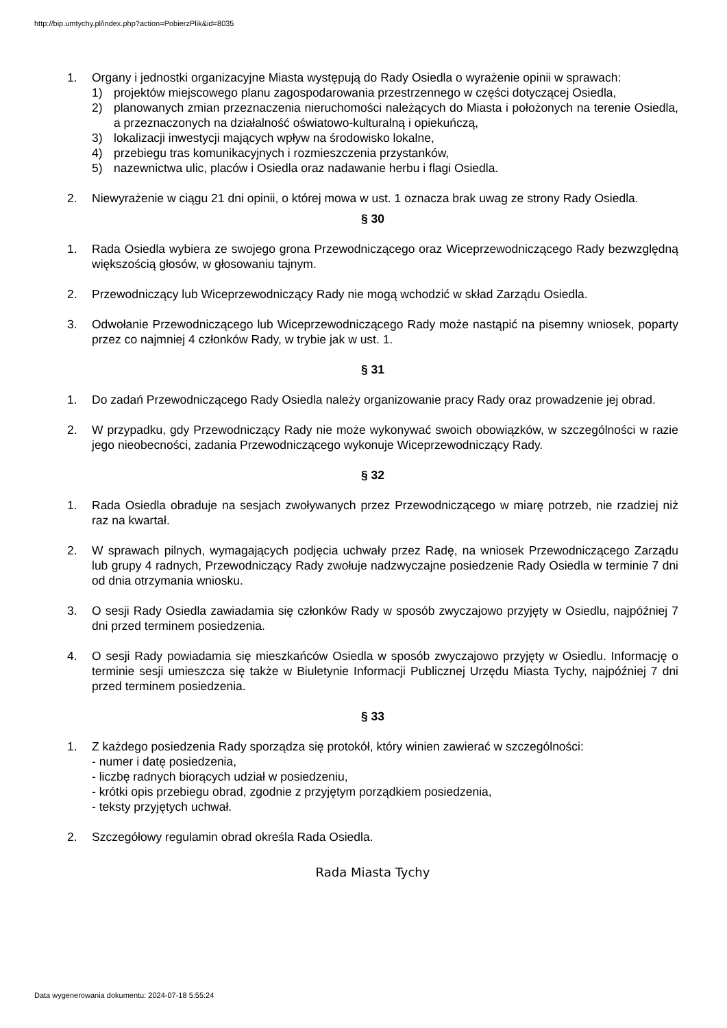http://bip.umtychy.pl/index.php?action=PobierzPlik&id=8035
1. Organy i jednostki organizacyjne Miasta występują do Rady Osiedla o wyrażenie opinii w sprawach:
1) projektów miejscowego planu zagospodarowania przestrzennego w części dotyczącej Osiedla,
2) planowanych zmian przeznaczenia nieruchomości należących do Miasta i położonych na terenie Osiedla, a przeznaczonych na działalność oświatowo-kulturalną i opiekuńczą,
3) lokalizacji inwestycji mających wpływ na środowisko lokalne,
4) przebiegu tras komunikacyjnych i rozmieszczenia przystanków,
5) nazewnictwa ulic, placów i Osiedla oraz nadawanie herbu i flagi Osiedla.
2. Niewyrażenie w ciągu 21 dni opinii, o której mowa w ust. 1 oznacza brak uwag ze strony Rady Osiedla.
§ 30
1. Rada Osiedla wybiera ze swojego grona Przewodniczącego oraz Wiceprzewodniczącego Rady bezwzględną większością głosów, w głosowaniu tajnym.
2. Przewodniczący lub Wiceprzewodniczący Rady nie mogą wchodzić w skład Zarządu Osiedla.
3. Odwołanie Przewodniczącego lub Wiceprzewodniczącego Rady może nastąpić na pisemny wniosek, poparty przez co najmniej 4 członków Rady, w trybie jak w ust. 1.
§ 31
1. Do zadań Przewodniczącego Rady Osiedla należy organizowanie pracy Rady oraz prowadzenie jej obrad.
2. W przypadku, gdy Przewodniczący Rady nie może wykonywać swoich obowiązków, w szczególności w razie jego nieobecności, zadania Przewodniczącego wykonuje Wiceprzewodniczący Rady.
§ 32
1. Rada Osiedla obraduje na sesjach zwoływanych przez Przewodniczącego w miarę potrzeb, nie rzadziej niż raz na kwartał.
2. W sprawach pilnych, wymagających podjęcia uchwały przez Radę, na wniosek Przewodniczącego Zarządu lub grupy 4 radnych, Przewodniczący Rady zwołuje nadzwyczajne posiedzenie Rady Osiedla w terminie 7 dni od dnia otrzymania wniosku.
3. O sesji Rady Osiedla zawiadamia się członków Rady w sposób zwyczajowo przyjęty w Osiedlu, najpóźniej 7 dni przed terminem posiedzenia.
4. O sesji Rady powiadamia się mieszkańców Osiedla w sposób zwyczajowo przyjęty w Osiedlu. Informację o terminie sesji umieszcza się także w Biuletynie Informacji Publicznej Urzędu Miasta Tychy, najpóźniej 7 dni przed terminem posiedzenia.
§ 33
1. Z każdego posiedzenia Rady sporządza się protokół, który winien zawierać w szczególności:
- numer i datę posiedzenia,
- liczbę radnych biorących udział w posiedzeniu,
- krótki opis przebiegu obrad, zgodnie z przyjętym porządkiem posiedzenia,
- teksty przyjętych uchwał.
2. Szczegółowy regulamin obrad określa Rada Osiedla.
Rada Miasta Tychy
Data wygenerowania dokumentu: 2024-07-18 5:55:24